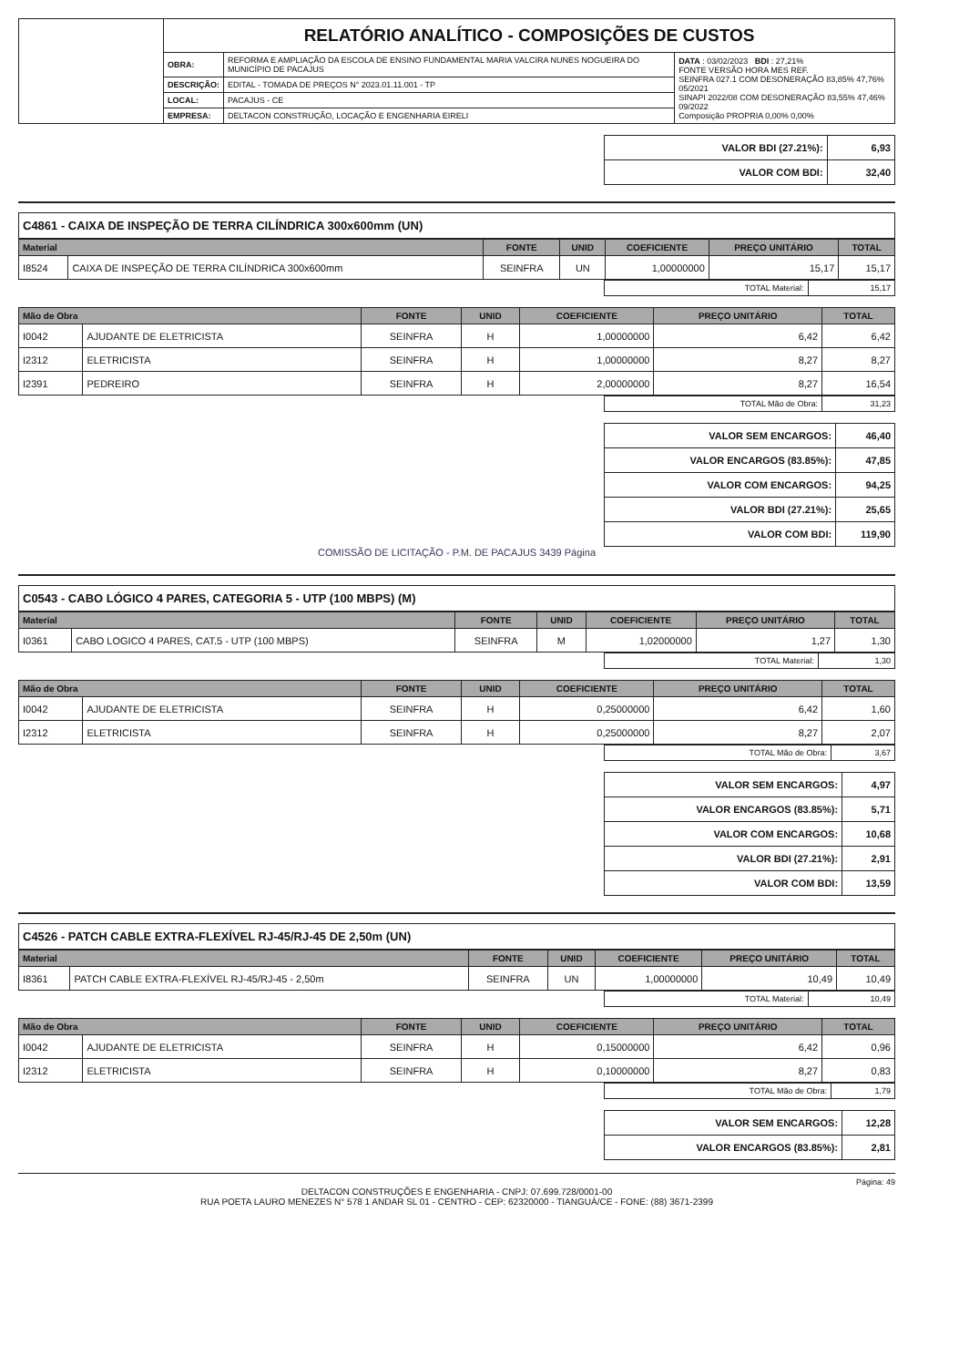| | RELATÓRIO ANALÍTICO - COMPOSIÇÕES DE CUSTOS | | |
| | OBRA: | REFORMA E AMPLIAÇÃO DA ESCOLA DE ENSINO FUNDAMENTAL MARIA VALCIRA NUNES NOGUEIRA DO MUNICÍPIO DE PACAJUS | DATA : 03/02/2023 BDI : 27,21% FONTE VERSÃO HORA MES REF. SEINFRA 027.1 COM DESONERAÇÃO 83,85% 47,76% 05/2021 SINAPI 2022/08 COM DESONERAÇÃO 83,55% 47,46% 09/2022 Composição PROPRIA 0,00% 0,00% |
| | DESCRIÇÃO: | EDITAL - TOMADA DE PREÇOS N° 2023.01.11.001 - TP | |
| | LOCAL: | PACAJUS - CE | |
| | EMPRESA: | DELTACON CONSTRUÇÃO, LOCAÇÃO E ENGENHARIA EIRELI | |
| VALOR BDI (27.21%): | 6,93 |
| VALOR COM BDI: | 32,40 |
C4861 - CAIXA DE INSPEÇÃO DE TERRA CILÍNDRICA 300x600mm (UN)
| Material | | FONTE | UNID | COEFICIENTE | PREÇO UNITÁRIO | TOTAL |
| --- | --- | --- | --- | --- | --- | --- |
| I8524 | CAIXA DE INSPEÇÃO DE TERRA CILÍNDRICA 300x600mm | SEINFRA | UN | 1,00000000 | 15,17 | 15,17 |
| TOTAL Material: | 15,17 |
| Mão de Obra | | FONTE | UNID | COEFICIENTE | PREÇO UNITÁRIO | TOTAL |
| --- | --- | --- | --- | --- | --- | --- |
| I0042 | AJUDANTE DE ELETRICISTA | SEINFRA | H | 1,00000000 | 6,42 | 6,42 |
| I2312 | ELETRICISTA | SEINFRA | H | 1,00000000 | 8,27 | 8,27 |
| I2391 | PEDREIRO | SEINFRA | H | 2,00000000 | 8,27 | 16,54 |
| TOTAL Mão de Obra: | 31,23 |
| VALOR SEM ENCARGOS: | 46,40 |
| VALOR ENCARGOS (83.85%): | 47,85 |
| VALOR COM ENCARGOS: | 94,25 |
| VALOR BDI (27.21%): | 25,65 |
| VALOR COM BDI: | 119,90 |
COMISSÃO DE LICITAÇÃO - P.M. DE PACAJUS 3439 Página
C0543 - CABO LÓGICO 4 PARES, CATEGORIA 5 - UTP (100 MBPS) (M)
| Material | | FONTE | UNID | COEFICIENTE | PREÇO UNITÁRIO | TOTAL |
| --- | --- | --- | --- | --- | --- | --- |
| I0361 | CABO LOGICO 4 PARES, CAT.5 - UTP (100 MBPS) | SEINFRA | M | 1,02000000 | 1,27 | 1,30 |
| TOTAL Material: | 1,30 |
| Mão de Obra | | FONTE | UNID | COEFICIENTE | PREÇO UNITÁRIO | TOTAL |
| --- | --- | --- | --- | --- | --- | --- |
| I0042 | AJUDANTE DE ELETRICISTA | SEINFRA | H | 0,25000000 | 6,42 | 1,60 |
| I2312 | ELETRICISTA | SEINFRA | H | 0,25000000 | 8,27 | 2,07 |
| TOTAL Mão de Obra: | 3,67 |
| VALOR SEM ENCARGOS: | 4,97 |
| VALOR ENCARGOS (83.85%): | 5,71 |
| VALOR COM ENCARGOS: | 10,68 |
| VALOR BDI (27.21%): | 2,91 |
| VALOR COM BDI: | 13,59 |
C4526 - PATCH CABLE EXTRA-FLEXÍVEL RJ-45/RJ-45 DE 2,50m (UN)
| Material | | FONTE | UNID | COEFICIENTE | PREÇO UNITÁRIO | TOTAL |
| --- | --- | --- | --- | --- | --- | --- |
| I8361 | PATCH CABLE EXTRA-FLEXÍVEL RJ-45/RJ-45 - 2,50m | SEINFRA | UN | 1,00000000 | 10,49 | 10,49 |
| TOTAL Material: | 10,49 |
| Mão de Obra | | FONTE | UNID | COEFICIENTE | PREÇO UNITÁRIO | TOTAL |
| --- | --- | --- | --- | --- | --- | --- |
| I0042 | AJUDANTE DE ELETRICISTA | SEINFRA | H | 0,15000000 | 6,42 | 0,96 |
| I2312 | ELETRICISTA | SEINFRA | H | 0,10000000 | 8,27 | 0,83 |
| TOTAL Mão de Obra: | 1,79 |
| VALOR SEM ENCARGOS: | 12,28 |
| VALOR ENCARGOS (83.85%): | 2,81 |
Página: 49
DELTACON CONSTRUÇÕES E ENGENHARIA - CNPJ: 07.699.728/0001-00
RUA POETA LAURO MENEZES N° 578 1 ANDAR SL 01 - CENTRO - CEP: 62320000 - TIANGUÁ/CE - FONE: (88) 3671-2399